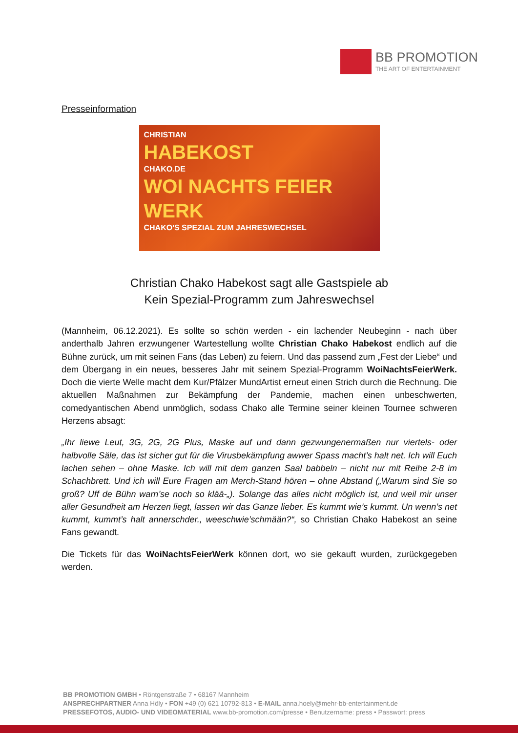BB PROMOTION
THE ART OF ENTERTAINMENT
Presseinformation
CHRISTIAN
HABEKOST
CHAKO.DE
WOI NACHTS FEIER WERK
CHAKO'S SPEZIAL ZUM JAHRESWECHSEL
Christian Chako Habekost sagt alle Gastspiele ab
Kein Spezial-Programm zum Jahreswechsel
(Mannheim, 06.12.2021). Es sollte so schön werden - ein lachender Neubeginn - nach über anderthalb Jahren erzwungener Wartestellung wollte Christian Chako Habekost endlich auf die Bühne zurück, um mit seinen Fans (das Leben) zu feiern. Und das passend zum „Fest der Liebe“ und dem Übergang in ein neues, besseres Jahr mit seinem Spezial-Programm WoiNachtsFeierWerk. Doch die vierte Welle macht dem Kur/Pfälzer MundArtist erneut einen Strich durch die Rechnung. Die aktuellen Maßnahmen zur Bekämpfung der Pandemie, machen einen unbeschwerten, comedyantischen Abend unmöglich, sodass Chako alle Termine seiner kleinen Tournee schweren Herzens absagt:
„Ihr liewe Leut, 3G, 2G, 2G Plus, Maske auf und dann gezwungenermaßen nur viertels- oder halbvolle Säle, das ist sicher gut für die Virusbekämpfung awwer Spass macht’s halt net. Ich will Euch lachen sehen – ohne Maske. Ich will mit dem ganzen Saal babbeln – nicht nur mit Reihe 2-8 im Schachbrett. Und ich will Eure Fragen am Merch-Stand hören – ohne Abstand („Warum sind Sie so groß? Uff de Bühn warn’se noch so klää-„). Solange das alles nicht möglich ist, und weil mir unser aller Gesundheit am Herzen liegt, lassen wir das Ganze lieber. Es kummt wie’s kummt. Un wenn’s net kummt, kummt’s halt annerschder., weeschwie’schmään?“, so Christian Chako Habekost an seine Fans gewandt.
Die Tickets für das WoiNachtsFeierWerk können dort, wo sie gekauft wurden, zurückgegeben werden.
BB PROMOTION GMBH • Röntgenstraße 7 • 68167 Mannheim
ANSPRECHPARTNER Anna Höly • FON +49 (0) 621 10792-813 • E-MAIL anna.hoely@mehr-bb-entertainment.de
PRESSEFOTOS, AUDIO- UND VIDEOMATERIAL www.bb-promotion.com/presse • Benutzername: press • Passwort: press